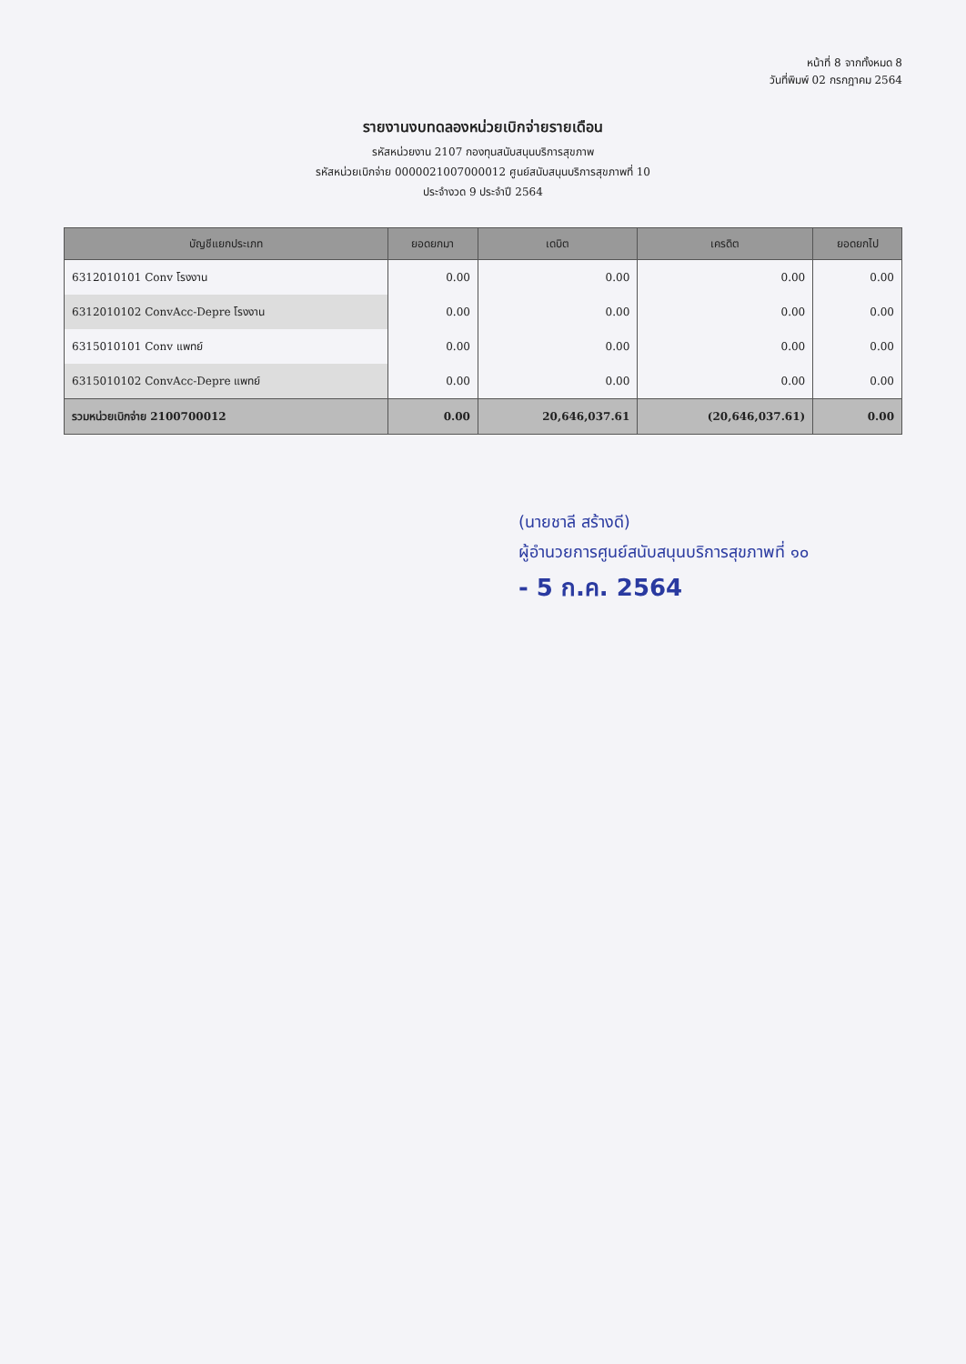หน้าที่ 8 จากทั้งหมด 8
วันที่พิมพ์ 02 กรกฎาคม 2564
รายงานงบทดลองหน่วยเบิกจ่ายรายเดือน
รหัสหน่วยงาน 2107 กองทุนสนับสนุนบริการสุขภาพ
รหัสหน่วยเบิกจ่าย 0000021007000012 ศูนย์สนับสนุนบริการสุขภาพที่ 10
ประจำงวด 9 ประจำปี 2564
| บัญชีแยกประเภท | ยอดยกมา | เดบิต | เครดิต | ยอดยกไป |
| --- | --- | --- | --- | --- |
| 6312010101 Conv โรงงาน | 0.00 | 0.00 | 0.00 | 0.00 |
| 6312010102 ConvAcc-Depre โรงงาน | 0.00 | 0.00 | 0.00 | 0.00 |
| 6315010101 Conv แพทย์ | 0.00 | 0.00 | 0.00 | 0.00 |
| 6315010102 ConvAcc-Depre แพทย์ | 0.00 | 0.00 | 0.00 | 0.00 |
| รวมหน่วยเบิกจ่าย 2100700012 | 0.00 | 20,646,037.61 | (20,646,037.61) | 0.00 |
(นายชาลี สร้างดี)
ผู้อำนวยการศูนย์สนับสนุนบริการสุขภาพที่ ๑๐
- 5 ก.ค. 2564